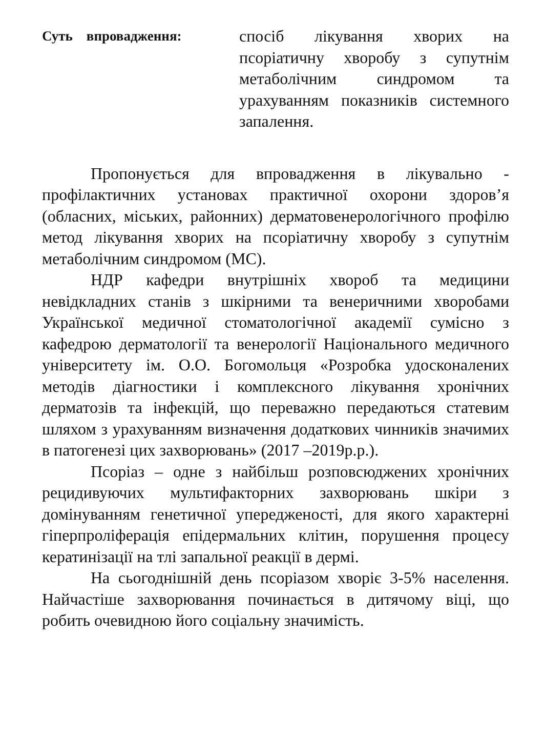Суть впровадження:
спосіб лікування хворих на псоріатичну хворобу з супутнім метаболічним синдромом та урахуванням показників системного запалення.
Пропонується для впровадження в лікувально - профілактичних установах практичної охорони здоров’я (обласних, міських, районних) дерматовенерологічного профілю метод лікування хворих на псоріатичну хворобу з супутнім метаболічним синдромом (МС).
НДР кафедри внутрішніх хвороб та медицини невідкладних станів з шкірними та венеричними хворобами Української медичної стоматологічної академії сумісно з кафедрою дерматології та венерології Національного медичного університету ім. О.О. Богомольця «Розробка удосконалених методів діагностики і комплексного лікування хронічних дерматозів та інфекцій, що переважно передаються статевим шляхом з урахуванням визначення додаткових чинників значимих в патогенезі цих захворювань» (2017 –2019р.р.).
Псоріаз – одне з найбільш розповсюджених хронічних рецидивуючих мультифакторних захворювань шкіри з домінуванням генетичної упередженості, для якого характерні гіперпроліферація епідермальних клітин, порушення процесу кератинізації на тлі запальної реакції в дермі.
На сьогоднішній день псоріазом хворіє 3-5% населення. Найчастіше захворювання починається в дитячому віці, що робить очевидною його соціальну значимість.